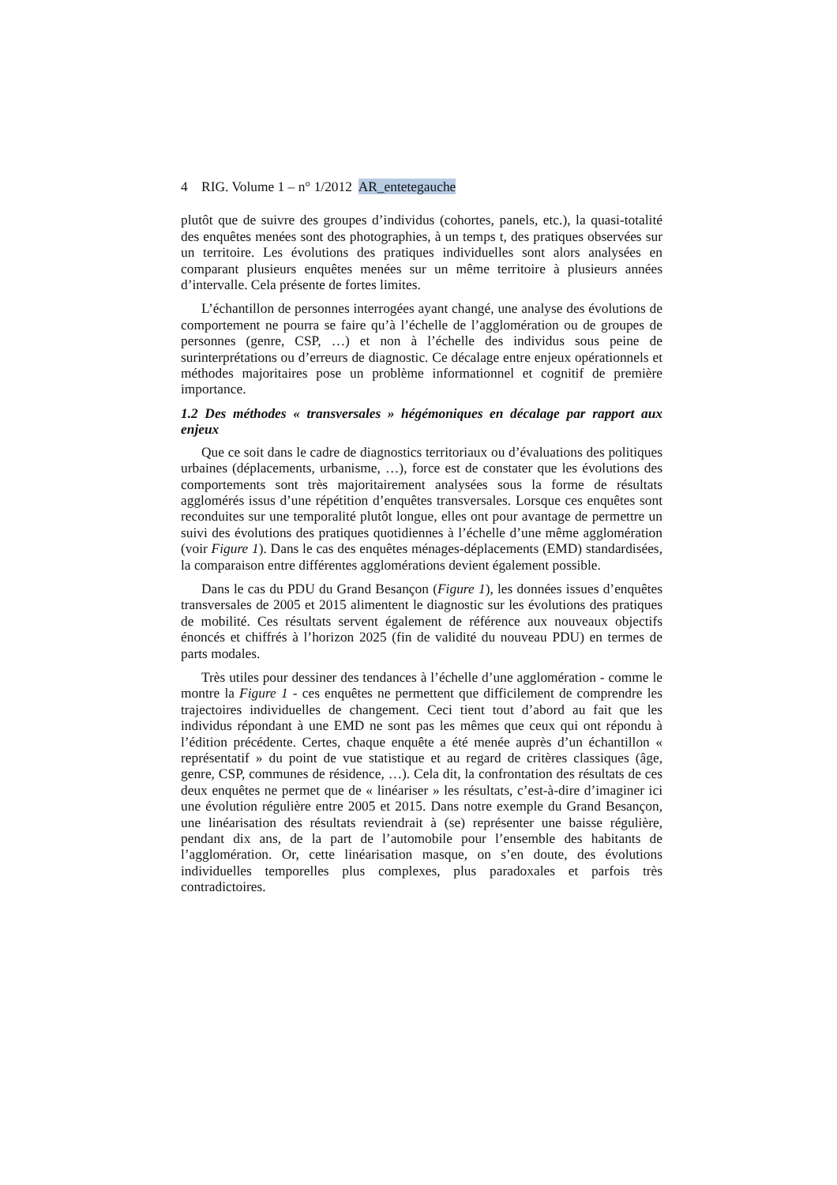4 RIG. Volume 1 – n° 1/2012 AR_entetegauche
plutôt que de suivre des groupes d’individus (cohortes, panels, etc.), la quasi-totalité des enquêtes menées sont des photographies, à un temps t, des pratiques observées sur un territoire. Les évolutions des pratiques individuelles sont alors analysées en comparant plusieurs enquêtes menées sur un même territoire à plusieurs années d’intervalle. Cela présente de fortes limites.
L’échantillon de personnes interrogées ayant changé, une analyse des évolutions de comportement ne pourra se faire qu’à l’échelle de l’agglomération ou de groupes de personnes (genre, CSP, …) et non à l’échelle des individus sous peine de surinterprétations ou d’erreurs de diagnostic. Ce décalage entre enjeux opérationnels et méthodes majoritaires pose un problème informationnel et cognitif de première importance.
1.2 Des méthodes « transversales » hégémoniques en décalage par rapport aux enjeux
Que ce soit dans le cadre de diagnostics territoriaux ou d’évaluations des politiques urbaines (déplacements, urbanisme, …), force est de constater que les évolutions des comportements sont très majoritairement analysées sous la forme de résultats agglomérés issus d’une répétition d’enquêtes transversales. Lorsque ces enquêtes sont reconduites sur une temporalité plutôt longue, elles ont pour avantage de permettre un suivi des évolutions des pratiques quotidiennes à l’échelle d’une même agglomération (voir Figure 1). Dans le cas des enquêtes ménages-déplacements (EMD) standardisées, la comparaison entre différentes agglomérations devient également possible.
Dans le cas du PDU du Grand Besançon (Figure 1), les données issues d’enquêtes transversales de 2005 et 2015 alimentent le diagnostic sur les évolutions des pratiques de mobilité. Ces résultats servent également de référence aux nouveaux objectifs énoncés et chiffrés à l’horizon 2025 (fin de validité du nouveau PDU) en termes de parts modales.
Très utiles pour dessiner des tendances à l’échelle d’une agglomération - comme le montre la Figure 1 - ces enquêtes ne permettent que difficilement de comprendre les trajectoires individuelles de changement. Ceci tient tout d’abord au fait que les individus répondant à une EMD ne sont pas les mêmes que ceux qui ont répondu à l’édition précédente. Certes, chaque enquête a été menée auprès d’un échantillon « représentatif » du point de vue statistique et au regard de critères classiques (âge, genre, CSP, communes de résidence, …). Cela dit, la confrontation des résultats de ces deux enquêtes ne permet que de « linéariser » les résultats, c’est-à-dire d’imaginer ici une évolution régulière entre 2005 et 2015. Dans notre exemple du Grand Besançon, une linéarisation des résultats reviendrait à (se) représenter une baisse régulière, pendant dix ans, de la part de l’automobile pour l’ensemble des habitants de l’agglomération. Or, cette linéarisation masque, on s’en doute, des évolutions individuelles temporelles plus complexes, plus paradoxales et parfois très contradictoires.